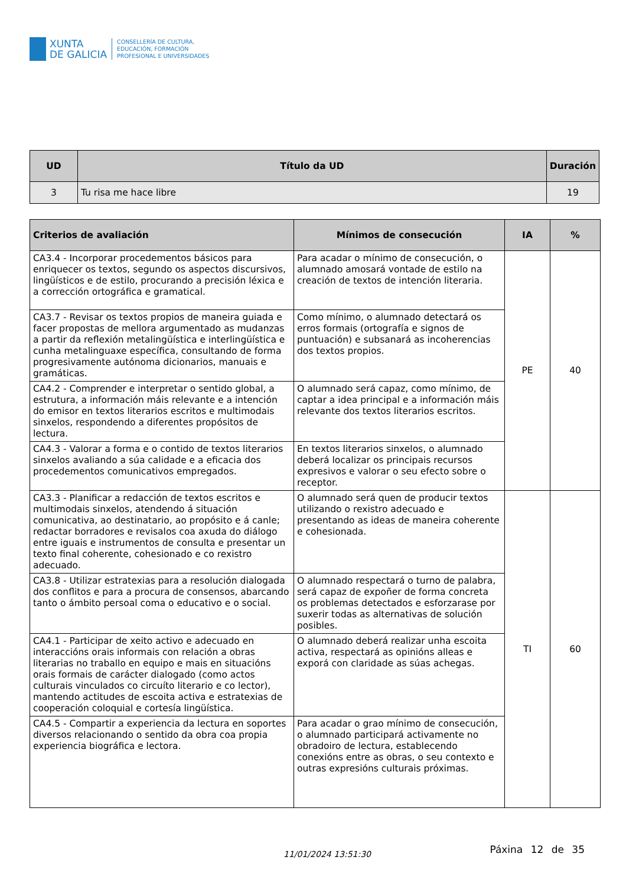XUNTA
DE GALICIA
CONSELLERÍA DE CULTURA,
EDUCACIÓN, FORMACIÓN
PROFESIONAL E UNIVERSIDADES
| UD | Título da UD | Duración |
| --- | --- | --- |
| 3 | Tu risa me hace libre | 19 |
| Criterios de avaliación | Mínimos de consecución | IA | % |
| --- | --- | --- | --- |
| CA3.4 - Incorporar procedementos básicos para enriquecer os textos, segundo os aspectos discursivos, lingüísticos e de estilo, procurando a precisión léxica e a corrección ortográfica e gramatical. | Para acadar o mínimo de consecución, o alumnado amosará vontade de estilo na creación de textos de intención literaria. | PE | 40 |
| CA3.7 - Revisar os textos propios de maneira guiada e facer propostas de mellora argumentado as mudanzas a partir da reflexión metalingüística e interlingüística e cunha metalinguaxe específica, consultando de forma progresivamente autónoma dicionarios, manuais e gramáticas. | Como mínimo, o alumnado detectará os erros formais (ortografía e signos de puntuación) e subsanará as incoherencias dos textos propios. | | |
| CA4.2 - Comprender e interpretar o sentido global, a estrutura, a información máis relevante e a intención do emisor en textos literarios escritos e multimodais sinxelos, respondendo a diferentes propósitos de lectura. | O alumnado será capaz, como mínimo, de captar a idea principal e a información máis relevante dos textos literarios escritos. | | |
| CA4.3 - Valorar a forma e o contido de textos literarios sinxelos avaliando a súa calidade e a eficacia dos procedementos comunicativos empregados. | En textos literarios sinxelos, o alumnado deberá localizar os principais recursos expresivos e valorar o seu efecto sobre o receptor. | | |
| CA3.3 - Planificar a redacción de textos escritos e multimodais sinxelos, atendendo á situación comunicativa, ao destinatario, ao propósito e á canle; redactar borradores e revisalos coa axuda do diálogo entre iguais e instrumentos de consulta e presentar un texto final coherente, cohesionado e co rexistro adecuado. | O alumnado será quen de producir textos utilizando o rexistro adecuado e presentando as ideas de maneira coherente e cohesionada. | TI | 60 |
| CA3.8 - Utilizar estratexias para a resolución dialogada dos conflitos e para a procura de consensos, abarcando tanto o ámbito persoal coma o educativo e o social. | O alumnado respectará o turno de palabra, será capaz de expoñer de forma concreta os problemas detectados e esforzarase por suxerir todas as alternativas de solución posibles. | | |
| CA4.1 - Participar de xeito activo e adecuado en interaccións orais informais con relación a obras literarias no traballo en equipo e mais en situacións orais formais de carácter dialogado (como actos culturais vinculados co circuíto literario e co lector), mantendo actitudes de escoita activa e estratexias de cooperación coloquial e cortesía lingüística. | O alumnado deberá realizar unha escoita activa, respectará as opinións alleas e exporá con claridade as súas achegas. | | |
| CA4.5 - Compartir a experiencia da lectura en soportes diversos relacionando o sentido da obra coa propia experiencia biográfica e lectora. | Para acadar o grao mínimo de consecución, o alumnado participará activamente no obradoiro de lectura, establecendo conexións entre as obras, o seu contexto e outras expresións culturais próximas. | | |
11/01/2024 13:51:30 Páxina 12 de 35